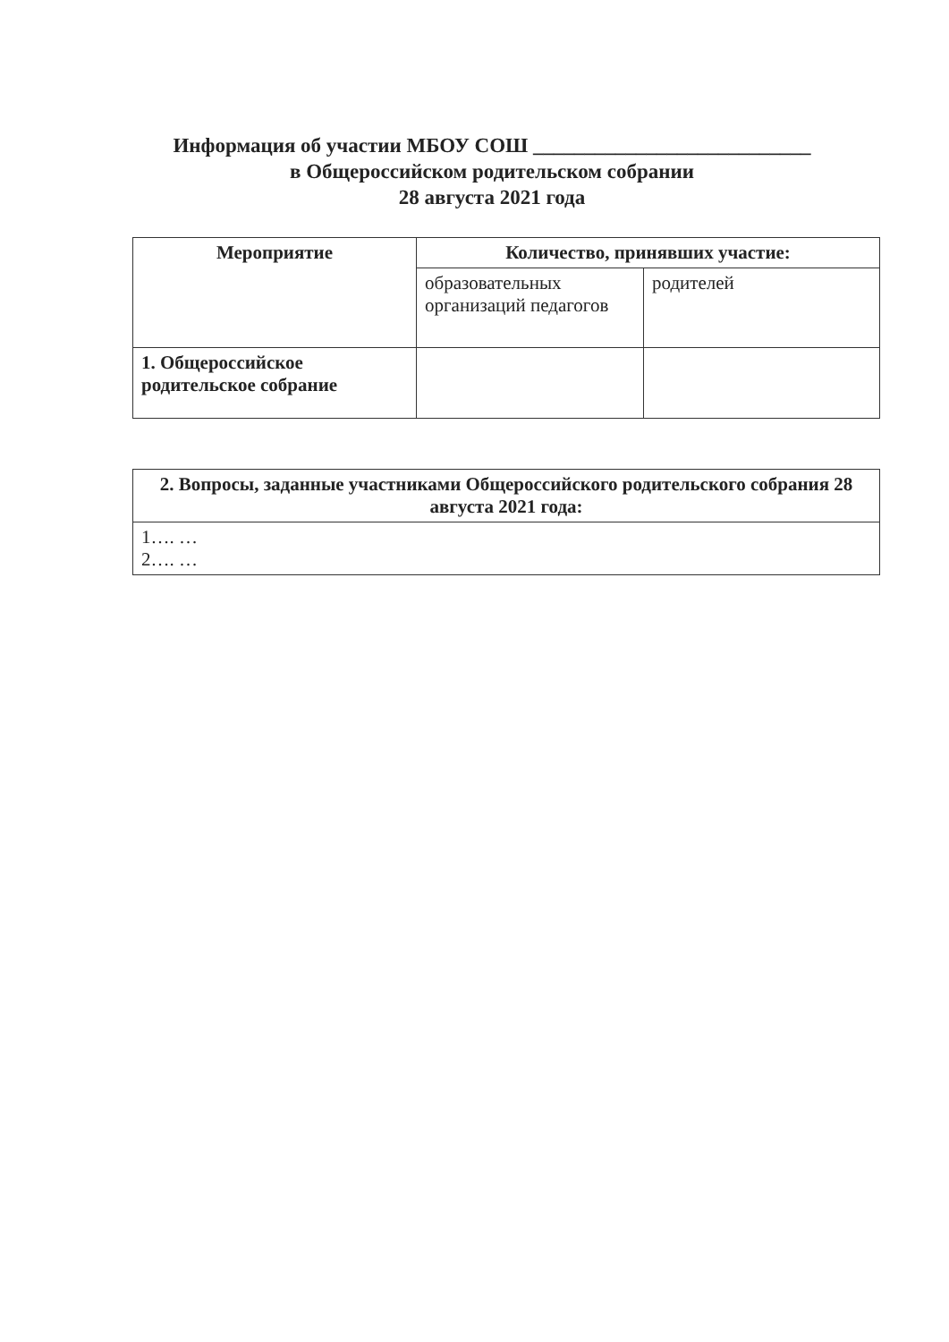Информация об участии МБОУ СОШ ___________________________ в Общероссийском родительском собрании
28 августа 2021 года
| Мероприятие | Количество, принявших участие: | |
| --- | --- | --- |
| | образовательных организаций педагогов | родителей |
| 1. Общероссийское родительское собрание | | |
| 2. Вопросы, заданные участниками Общероссийского родительского собрания 28 августа 2021 года: |
| --- |
| 1…. … 2…. … |